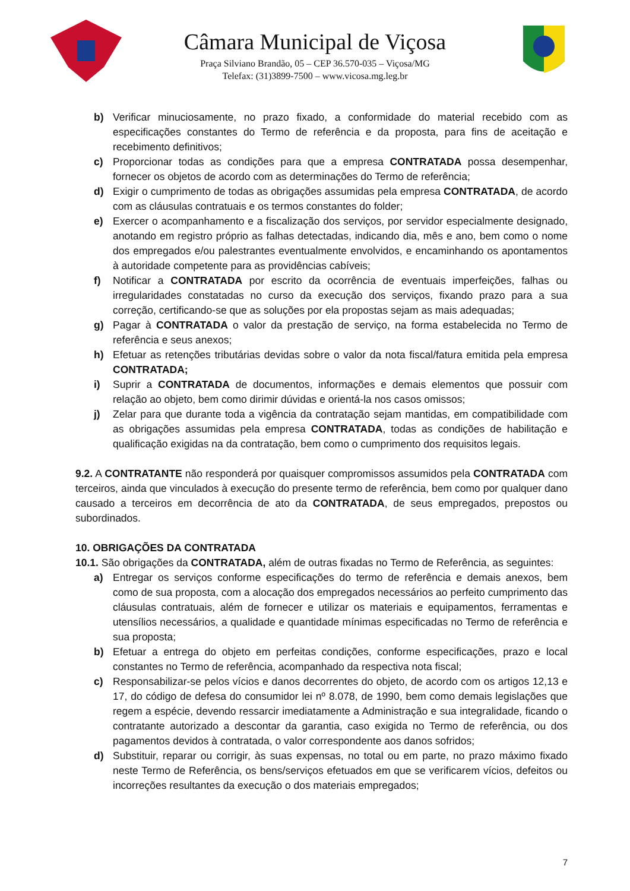Câmara Municipal de Viçosa
Praça Silviano Brandão, 05 – CEP 36.570-035 – Viçosa/MG
Telefax: (31)3899-7500 – www.vicosa.mg.leg.br
b) Verificar minuciosamente, no prazo fixado, a conformidade do material recebido com as especificações constantes do Termo de referência e da proposta, para fins de aceitação e recebimento definitivos;
c) Proporcionar todas as condições para que a empresa CONTRATADA possa desempenhar, fornecer os objetos de acordo com as determinações do Termo de referência;
d) Exigir o cumprimento de todas as obrigações assumidas pela empresa CONTRATADA, de acordo com as cláusulas contratuais e os termos constantes do folder;
e) Exercer o acompanhamento e a fiscalização dos serviços, por servidor especialmente designado, anotando em registro próprio as falhas detectadas, indicando dia, mês e ano, bem como o nome dos empregados e/ou palestrantes eventualmente envolvidos, e encaminhando os apontamentos à autoridade competente para as providências cabíveis;
f) Notificar a CONTRATADA por escrito da ocorrência de eventuais imperfeições, falhas ou irregularidades constatadas no curso da execução dos serviços, fixando prazo para a sua correção, certificando-se que as soluções por ela propostas sejam as mais adequadas;
g) Pagar à CONTRATADA o valor da prestação de serviço, na forma estabelecida no Termo de referência e seus anexos;
h) Efetuar as retenções tributárias devidas sobre o valor da nota fiscal/fatura emitida pela empresa CONTRATADA;
i) Suprir a CONTRATADA de documentos, informações e demais elementos que possuir com relação ao objeto, bem como dirimir dúvidas e orientá-la nos casos omissos;
j) Zelar para que durante toda a vigência da contratação sejam mantidas, em compatibilidade com as obrigações assumidas pela empresa CONTRATADA, todas as condições de habilitação e qualificação exigidas na da contratação, bem como o cumprimento dos requisitos legais.
9.2. A CONTRATANTE não responderá por quaisquer compromissos assumidos pela CONTRATADA com terceiros, ainda que vinculados à execução do presente termo de referência, bem como por qualquer dano causado a terceiros em decorrência de ato da CONTRATADA, de seus empregados, prepostos ou subordinados.
10. OBRIGAÇÕES DA CONTRATADA
10.1. São obrigações da CONTRATADA, além de outras fixadas no Termo de Referência, as seguintes:
a) Entregar os serviços conforme especificações do termo de referência e demais anexos, bem como de sua proposta, com a alocação dos empregados necessários ao perfeito cumprimento das cláusulas contratuais, além de fornecer e utilizar os materiais e equipamentos, ferramentas e utensílios necessários, a qualidade e quantidade mínimas especificadas no Termo de referência e sua proposta;
b) Efetuar a entrega do objeto em perfeitas condições, conforme especificações, prazo e local constantes no Termo de referência, acompanhado da respectiva nota fiscal;
c) Responsabilizar-se pelos vícios e danos decorrentes do objeto, de acordo com os artigos 12,13 e 17, do código de defesa do consumidor lei nº 8.078, de 1990, bem como demais legislações que regem a espécie, devendo ressarcir imediatamente a Administração e sua integralidade, ficando o contratante autorizado a descontar da garantia, caso exigida no Termo de referência, ou dos pagamentos devidos à contratada, o valor correspondente aos danos sofridos;
d) Substituir, reparar ou corrigir, às suas expensas, no total ou em parte, no prazo máximo fixado neste Termo de Referência, os bens/serviços efetuados em que se verificarem vícios, defeitos ou incorreções resultantes da execução o dos materiais empregados;
7